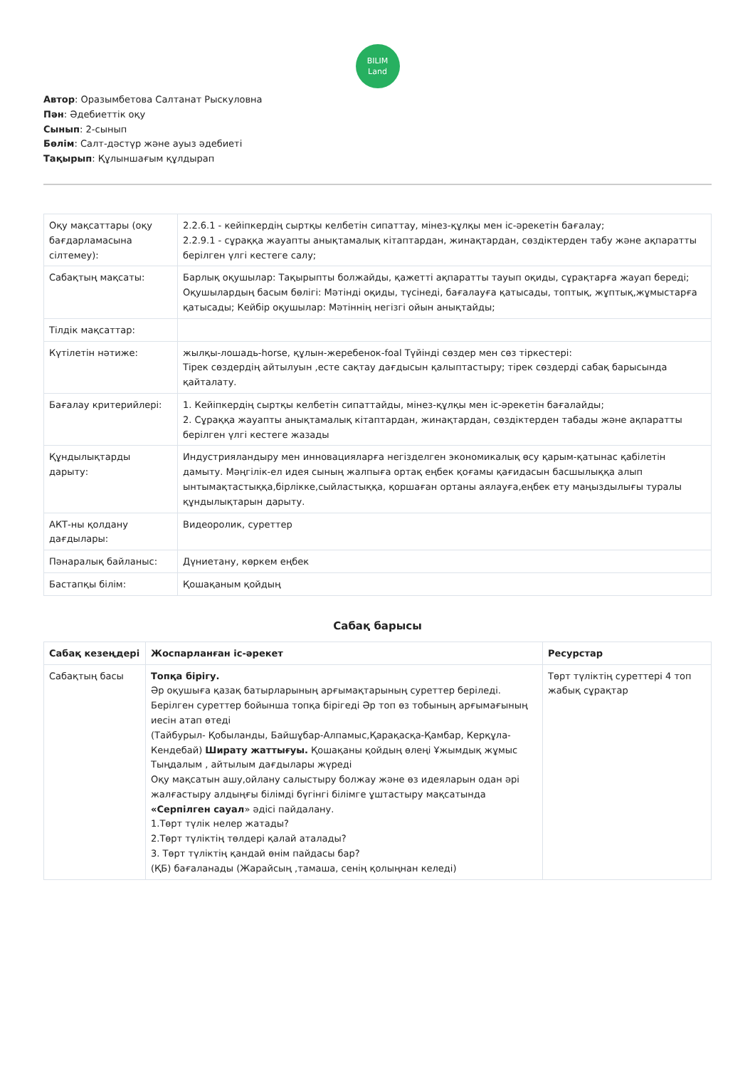BILIM
Land
Автор: Оразымбетова Салтанат Рыскуловна
Пән: Әдебиеттік оқу
Сынып: 2-сынып
Бөлім: Салт-дәстүр және ауыз әдебиеті
Тақырып: Құлыншағым құлдырап
| Оқу мақсаттары (оқу бағдарламасына сілтемеу): | 2.2.6.1 - кейіпкердің сыртқы келбетін сипаттау, мінез-құлқы мен іс-әрекетін бағалау; 2.2.9.1 - сұраққа жауапты анықтамалық кітаптардан, жинақтардан, сөздіктерден табу және ақпаратты берілген үлгі кестеге салу; |
| Сабақтың мақсаты: | Барлық оқушылар: Тақырыпты болжайды, қажетті ақпаратты тауып оқиды, сұрақтарға жауап береді; Оқушылардың басым бөлігі: Мәтінді оқиды, түсінеді, бағалауға қатысады, топтық, жұптық,жұмыстарға қатысады; Кейбір оқушылар: Мәтіннің негізгі ойын анықтайды; |
| Тілдік мақсаттар: | |
| Күтілетін нәтиже: | жылқы-лошадь-horse, құлын-жеребенок-foal Түйінді сөздер мен сөз тіркестері: Тірек сөздердің айтылуын ,есте сақтау дағдысын қалыптастыру; тірек сөздерді сабақ барысында қайталату. |
| Бағалау критерийлері: | 1. Кейіпкердің сыртқы келбетін сипаттайды, мінез-құлқы мен іс-әрекетін бағалайды; 2. Сұраққа жауапты анықтамалық кітаптардан, жинақтардан, сөздіктерден табады және ақпаратты берілген үлгі кестеге жазады |
| Құндылықтарды дарыту: | Индустрияландыру мен инновацияларға негізделген экономикалық өсу қарым-қатынас қабілетін дамыту. Мәңгілік-ел идея сының жалпыға ортақ еңбек қоғамы қағидасын басшылыққа алып ынтымақтастыққа,бірлікке,сыйластыққа, қоршаған ортаны аялауға,еңбек ету маңыздылығы туралы құндылықтарын дарыту. |
| АКТ-ны қолдану дағдылары: | Видеоролик, суреттер |
| Пәнаралық байланыс: | Дүниетану, көркем еңбек |
| Бастапқы білім: | Қошақаным қойдың |
Сабақ барысы
| Сабақ кезеңдері | Жоспарланған іс-әрекет | Ресурстар |
| --- | --- | --- |
| Сабақтың басы | Топқа бірігу. Әр оқушыға қазақ батырларының арғымақтарының суреттер беріледі. Берілген суреттер бойынша топқа бірігеді Әр топ өз тобының арғымағының иесін атап өтеді (Тайбурыл- Қобыланды, Байшұбар-Алпамыс,Қарақасқа-Қамбар, Керқұла-Кендебай) Ширату жаттығуы. Қошақаны қойдың өлеңі Ұжымдық жұмыс Тыңдалым , айтылым дағдылары жүреді Оқу мақсатын ашу,ойлану салыстыру болжау және өз идеяларын одан әрі жалғастыру алдыңғы білімді бүгінгі білімге ұштастыру мақсатында «Серпілген сауал » әдісі пайдалану. 1.Төрт түлік нелер жатады? 2.Төрт түліктің төлдері қалай аталады? 3. Төрт түліктің қандай өнім пайдасы бар? (ҚБ) бағаланады (Жарайсың ,тамаша, сенің қолыңнан келеді) | Төрт түліктің суреттері 4 топ жабық сұрақтар |